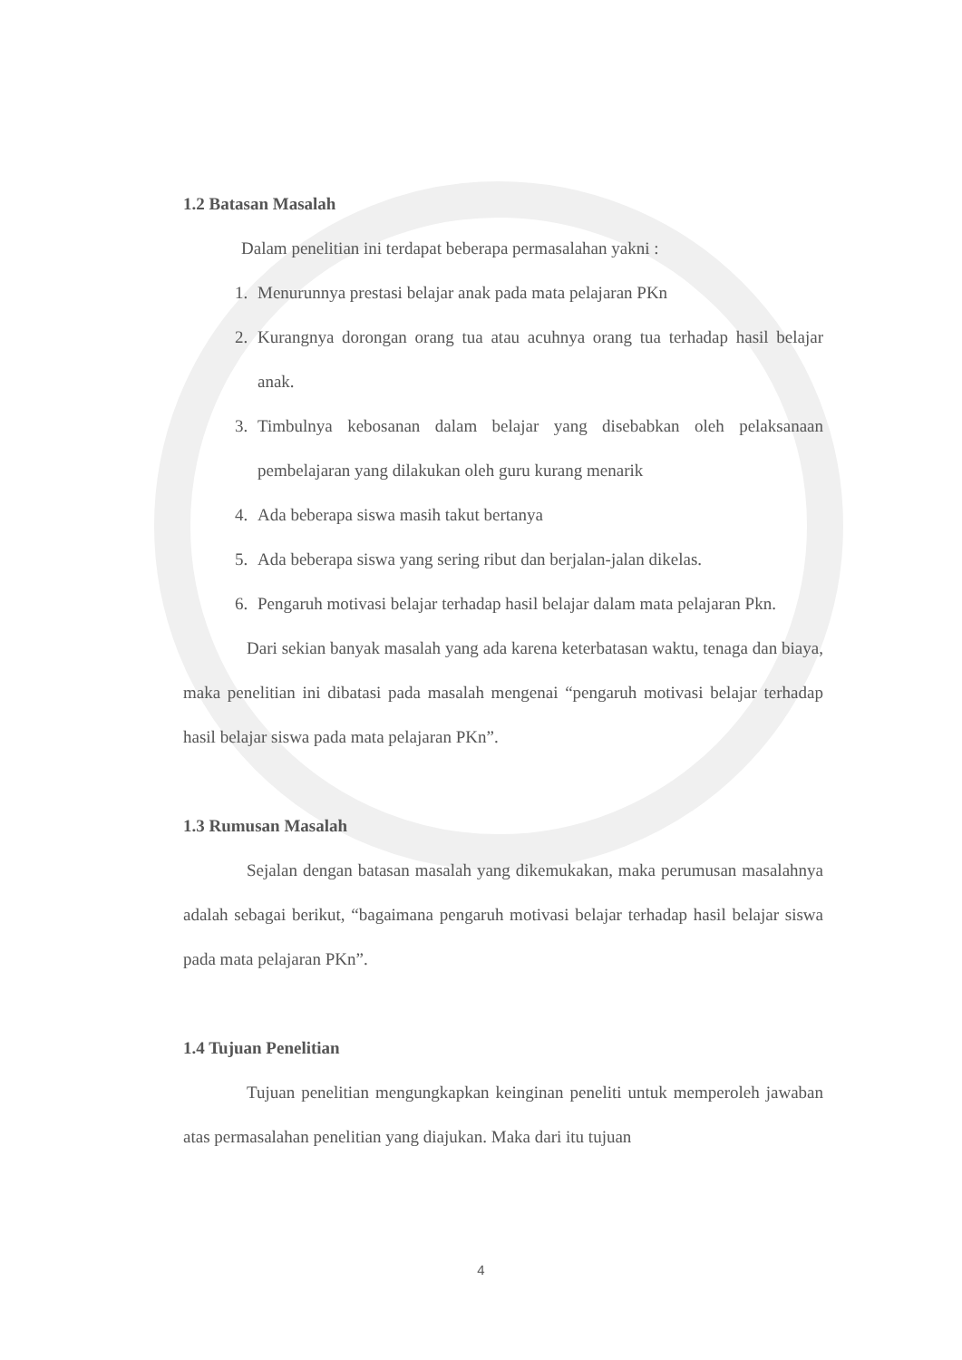1.2 Batasan Masalah
Dalam penelitian ini terdapat beberapa permasalahan yakni :
1. Menurunnya prestasi belajar anak pada mata pelajaran PKn
2. Kurangnya dorongan orang tua atau acuhnya orang tua terhadap hasil belajar anak.
3. Timbulnya kebosanan dalam belajar yang disebabkan oleh pelaksanaan pembelajaran yang dilakukan oleh guru kurang menarik
4. Ada beberapa siswa masih takut bertanya
5. Ada beberapa siswa yang sering ribut dan berjalan-jalan dikelas.
6. Pengaruh motivasi belajar terhadap hasil belajar dalam mata pelajaran Pkn.
Dari sekian banyak masalah yang ada karena keterbatasan waktu, tenaga dan biaya, maka penelitian ini dibatasi pada masalah mengenai “pengaruh motivasi belajar terhadap hasil belajar siswa pada mata pelajaran PKn”.
1.3 Rumusan Masalah
Sejalan dengan batasan masalah yang dikemukakan, maka perumusan masalahnya adalah sebagai berikut, “bagaimana pengaruh motivasi belajar terhadap hasil belajar siswa pada mata pelajaran PKn”.
1.4 Tujuan Penelitian
Tujuan penelitian mengungkapkan keinginan peneliti untuk memperoleh jawaban atas permasalahan penelitian yang diajukan. Maka dari itu tujuan
4